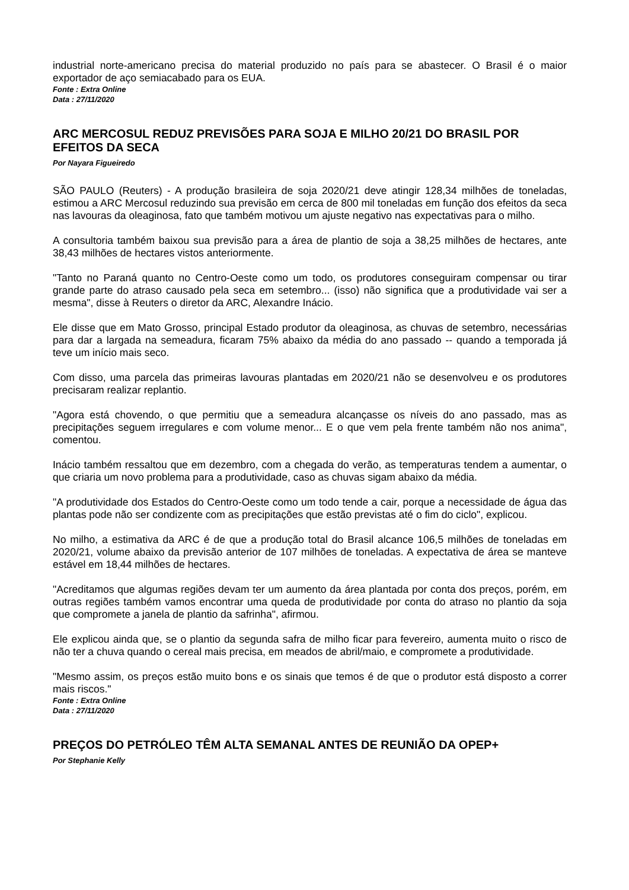industrial norte-americano precisa do material produzido no país para se abastecer. O Brasil é o maior exportador de aço semiacabado para os EUA.
Fonte : Extra Online
Data : 27/11/2020
ARC MERCOSUL REDUZ PREVISÕES PARA SOJA E MILHO 20/21 DO BRASIL POR EFEITOS DA SECA
Por Nayara Figueiredo
SÃO PAULO (Reuters) - A produção brasileira de soja 2020/21 deve atingir 128,34 milhões de toneladas, estimou a ARC Mercosul reduzindo sua previsão em cerca de 800 mil toneladas em função dos efeitos da seca nas lavouras da oleaginosa, fato que também motivou um ajuste negativo nas expectativas para o milho.
A consultoria também baixou sua previsão para a área de plantio de soja a 38,25 milhões de hectares, ante 38,43 milhões de hectares vistos anteriormente.
"Tanto no Paraná quanto no Centro-Oeste como um todo, os produtores conseguiram compensar ou tirar grande parte do atraso causado pela seca em setembro... (isso) não significa que a produtividade vai ser a mesma", disse à Reuters o diretor da ARC, Alexandre Inácio.
Ele disse que em Mato Grosso, principal Estado produtor da oleaginosa, as chuvas de setembro, necessárias para dar a largada na semeadura, ficaram 75% abaixo da média do ano passado -- quando a temporada já teve um início mais seco.
Com disso, uma parcela das primeiras lavouras plantadas em 2020/21 não se desenvolveu e os produtores precisaram realizar replantio.
"Agora está chovendo, o que permitiu que a semeadura alcançasse os níveis do ano passado, mas as precipitações seguem irregulares e com volume menor... E o que vem pela frente também não nos anima", comentou.
Inácio também ressaltou que em dezembro, com a chegada do verão, as temperaturas tendem a aumentar, o que criaria um novo problema para a produtividade, caso as chuvas sigam abaixo da média.
"A produtividade dos Estados do Centro-Oeste como um todo tende a cair, porque a necessidade de água das plantas pode não ser condizente com as precipitações que estão previstas até o fim do ciclo", explicou.
No milho, a estimativa da ARC é de que a produção total do Brasil alcance 106,5 milhões de toneladas em 2020/21, volume abaixo da previsão anterior de 107 milhões de toneladas. A expectativa de área se manteve estável em 18,44 milhões de hectares.
"Acreditamos que algumas regiões devam ter um aumento da área plantada por conta dos preços, porém, em outras regiões também vamos encontrar uma queda de produtividade por conta do atraso no plantio da soja que compromete a janela de plantio da safrinha", afirmou.
Ele explicou ainda que, se o plantio da segunda safra de milho ficar para fevereiro, aumenta muito o risco de não ter a chuva quando o cereal mais precisa, em meados de abril/maio, e compromete a produtividade.
"Mesmo assim, os preços estão muito bons e os sinais que temos é de que o produtor está disposto a correr mais riscos."
Fonte : Extra Online
Data : 27/11/2020
PREÇOS DO PETRÓLEO TÊM ALTA SEMANAL ANTES DE REUNIÃO DA OPEP+
Por Stephanie Kelly